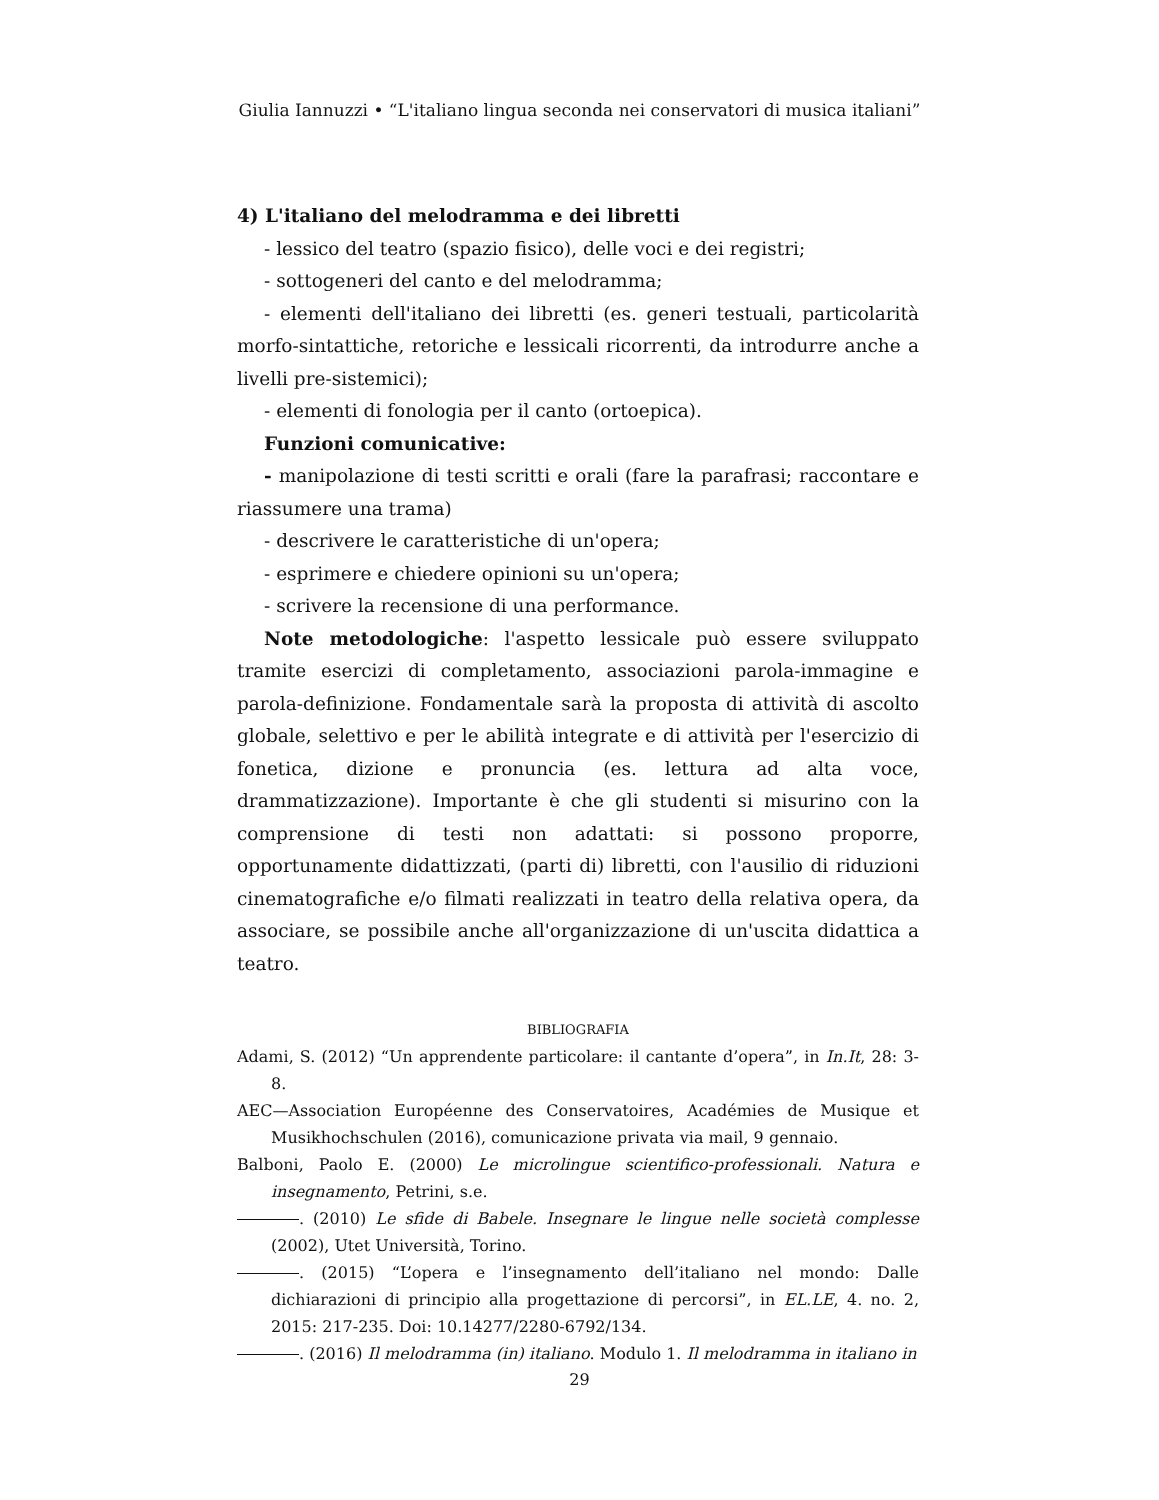Giulia Iannuzzi • “L'italiano lingua seconda nei conservatori di musica italiani”
4) L'italiano del melodramma e dei libretti
- lessico del teatro (spazio fisico), delle voci e dei registri;
- sottogeneri del canto e del melodramma;
- elementi dell'italiano dei libretti (es. generi testuali, particolarità morfo-sintattiche, retoriche e lessicali ricorrenti, da introdurre anche a livelli pre-sistemici);
- elementi di fonologia per il canto (ortoepica).
Funzioni comunicative:
- manipolazione di testi scritti e orali (fare la parafrasi; raccontare e riassumere una trama)
- descrivere le caratteristiche di un'opera;
- esprimere e chiedere opinioni su un'opera;
- scrivere la recensione di una performance.
Note metodologiche: l'aspetto lessicale può essere sviluppato tramite esercizi di completamento, associazioni parola-immagine e parola-definizione. Fondamentale sarà la proposta di attività di ascolto globale, selettivo e per le abilità integrate e di attività per l'esercizio di fonetica, dizione e pronuncia (es. lettura ad alta voce, drammatizzazione). Importante è che gli studenti si misurino con la comprensione di testi non adattati: si possono proporre, opportunamente didattizzati, (parti di) libretti, con l'ausilio di riduzioni cinematografiche e/o filmati realizzati in teatro della relativa opera, da associare, se possibile anche all'organizzazione di un'uscita didattica a teatro.
BIBLIOGRAFIA
Adami, S. (2012) “Un apprendente particolare: il cantante d’opera”, in In.It, 28: 3-8.
AEC—Association Européenne des Conservatoires, Académies de Musique et Musikhochschulen (2016), comunicazione privata via mail, 9 gennaio.
Balboni, Paolo E. (2000) Le microlingue scientifico-professionali. Natura e insegnamento, Petrini, s.e.
. (2010) Le sfide di Babele. Insegnare le lingue nelle società complesse (2002), Utet Università, Torino.
. (2015) “L’opera e l’insegnamento dell’italiano nel mondo: Dalle dichiarazioni di principio alla progettazione di percorsi”, in EL.LE, 4. no. 2, 2015: 217-235. Doi: 10.14277/2280-6792/134.
. (2016) Il melodramma (in) italiano. Modulo 1. Il melodramma in italiano in
29